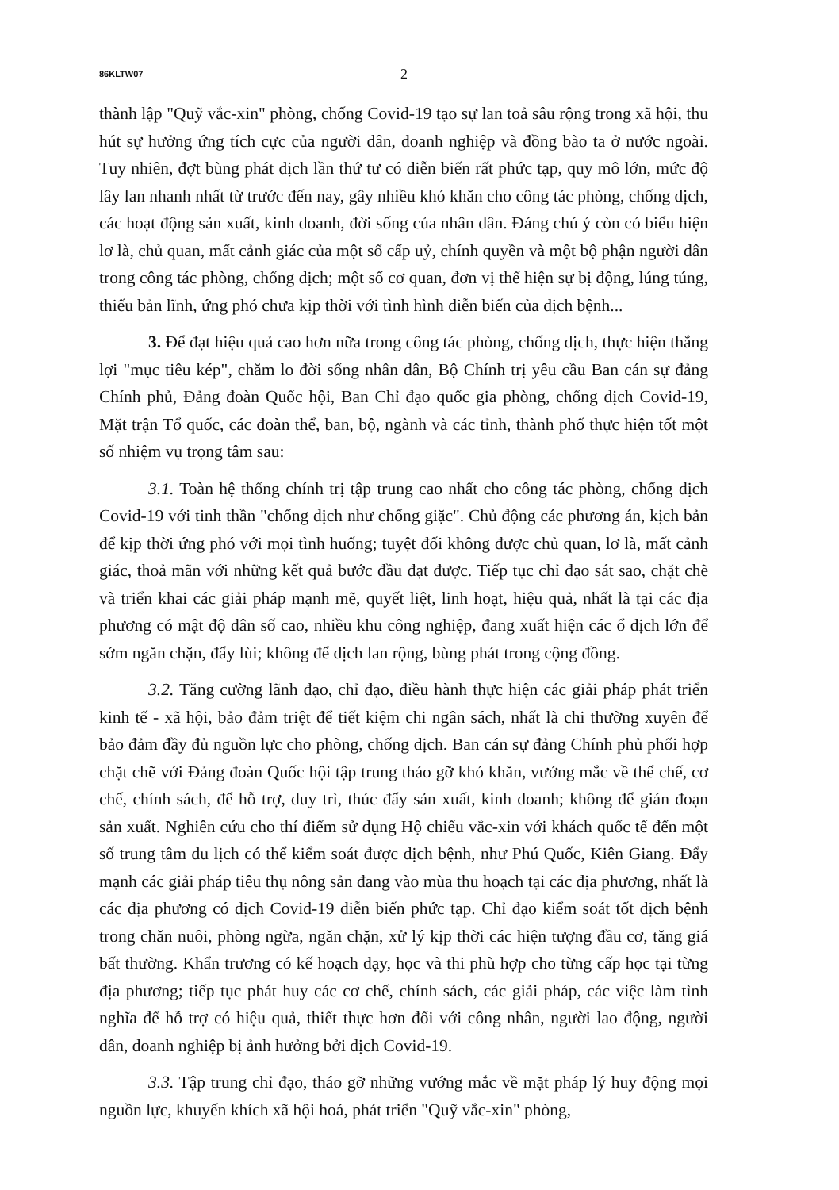86KLTW07 2
thành lập "Quỹ vắc-xin" phòng, chống Covid-19 tạo sự lan toả sâu rộng trong xã hội, thu hút sự hưởng ứng tích cực của người dân, doanh nghiệp và đồng bào ta ở nước ngoài. Tuy nhiên, đợt bùng phát dịch lần thứ tư có diễn biến rất phức tạp, quy mô lớn, mức độ lây lan nhanh nhất từ trước đến nay, gây nhiều khó khăn cho công tác phòng, chống dịch, các hoạt động sản xuất, kinh doanh, đời sống của nhân dân. Đáng chú ý còn có biểu hiện lơ là, chủ quan, mất cảnh giác của một số cấp uỷ, chính quyền và một bộ phận người dân trong công tác phòng, chống dịch; một số cơ quan, đơn vị thể hiện sự bị động, lúng túng, thiếu bản lĩnh, ứng phó chưa kịp thời với tình hình diễn biến của dịch bệnh...
3. Để đạt hiệu quả cao hơn nữa trong công tác phòng, chống dịch, thực hiện thắng lợi "mục tiêu kép", chăm lo đời sống nhân dân, Bộ Chính trị yêu cầu Ban cán sự đảng Chính phủ, Đảng đoàn Quốc hội, Ban Chỉ đạo quốc gia phòng, chống dịch Covid-19, Mặt trận Tổ quốc, các đoàn thể, ban, bộ, ngành và các tỉnh, thành phố thực hiện tốt một số nhiệm vụ trọng tâm sau:
3.1. Toàn hệ thống chính trị tập trung cao nhất cho công tác phòng, chống dịch Covid-19 với tinh thần "chống dịch như chống giặc". Chủ động các phương án, kịch bản để kịp thời ứng phó với mọi tình huống; tuyệt đối không được chủ quan, lơ là, mất cảnh giác, thoả mãn với những kết quả bước đầu đạt được. Tiếp tục chỉ đạo sát sao, chặt chẽ và triển khai các giải pháp mạnh mẽ, quyết liệt, linh hoạt, hiệu quả, nhất là tại các địa phương có mật độ dân số cao, nhiều khu công nghiệp, đang xuất hiện các ổ dịch lớn để sớm ngăn chặn, đẩy lùi; không để dịch lan rộng, bùng phát trong cộng đồng.
3.2. Tăng cường lãnh đạo, chỉ đạo, điều hành thực hiện các giải pháp phát triển kinh tế - xã hội, bảo đảm triệt để tiết kiệm chi ngân sách, nhất là chi thường xuyên để bảo đảm đầy đủ nguồn lực cho phòng, chống dịch. Ban cán sự đảng Chính phủ phối hợp chặt chẽ với Đảng đoàn Quốc hội tập trung tháo gỡ khó khăn, vướng mắc về thể chế, cơ chế, chính sách, để hỗ trợ, duy trì, thúc đẩy sản xuất, kinh doanh; không để gián đoạn sản xuất. Nghiên cứu cho thí điểm sử dụng Hộ chiếu vắc-xin với khách quốc tế đến một số trung tâm du lịch có thể kiểm soát được dịch bệnh, như Phú Quốc, Kiên Giang. Đẩy mạnh các giải pháp tiêu thụ nông sản đang vào mùa thu hoạch tại các địa phương, nhất là các địa phương có dịch Covid-19 diễn biến phức tạp. Chỉ đạo kiểm soát tốt dịch bệnh trong chăn nuôi, phòng ngừa, ngăn chặn, xử lý kịp thời các hiện tượng đầu cơ, tăng giá bất thường. Khẩn trương có kế hoạch dạy, học và thi phù hợp cho từng cấp học tại từng địa phương; tiếp tục phát huy các cơ chế, chính sách, các giải pháp, các việc làm tình nghĩa để hỗ trợ có hiệu quả, thiết thực hơn đối với công nhân, người lao động, người dân, doanh nghiệp bị ảnh hưởng bởi dịch Covid-19.
3.3. Tập trung chỉ đạo, tháo gỡ những vướng mắc về mặt pháp lý huy động mọi nguồn lực, khuyến khích xã hội hoá, phát triển "Quỹ vắc-xin" phòng,